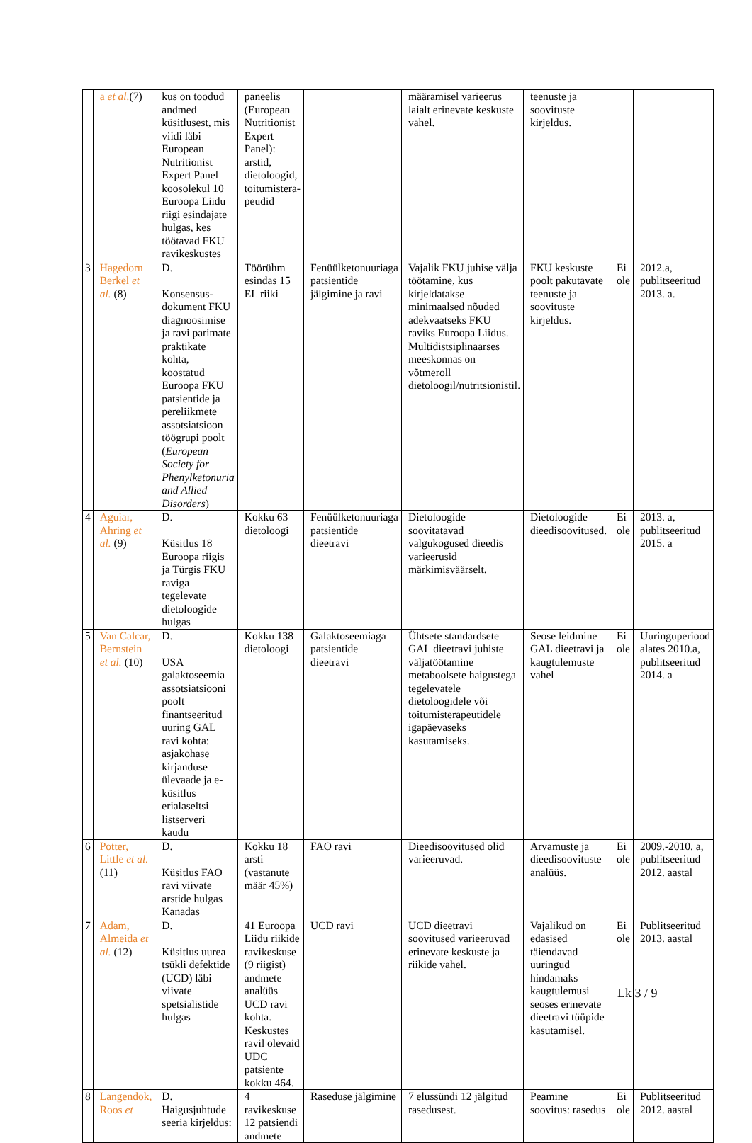| | a et al. (7) | kus on toodud andmed küsitlusest, mis viidi läbi European Nutritionist Expert Panel koosolekul 10 Euroopa Liidu riigi esindajate hulgas, kes töötavad FKU ravikeskustes | paneelis (European Nutritionist Expert Panel): arstid, dietoloogid, toitumistera-peudid | | määramisel varieerus laialt erinevate keskuste vahel. | teenuste ja soovituste kirjeldus. | | |
| 3 | Hagedorn Berkel et al. (8) | D. Konsensus-dokument FKU diagnoosimise ja ravi parimate praktikate kohta, koostatud Euroopa FKU patsientide ja pereliikmete assotsiatsioon töögrupi poolt ( European Society for Phenylketonuria and Allied Disorders ) | Töörühm esindas 15 EL riiki | Fenüülketonuuriaga patsientide jälgimine ja ravi | Vajalik FKU juhise välja töötamine, kus kirjeldatakse minimaalsed nõuded adekvaatseks FKU raviks Euroopa Liidus. Multidistsiplinaarses meeskonnas on võtmeroll dietoloogil/nutritsionistil. | FKU keskuste poolt pakutavate teenuste ja soovituste kirjeldus. | Ei ole | 2012.a, publitseeritud 2013. a. |
| 4 | Aguiar, Ahring et al. (9) | D. Küsitlus 18 Euroopa riigis ja Türgis FKU raviga tegelevate dietoloogide hulgas | Kokku 63 dietoloogi | Fenüülketonuuriaga patsientide dieetravi | Dietoloogide soovitatavad valgukogused dieedis varieerusid märkimisväärselt. | Dietoloogide dieedisoovitused. | Ei ole | 2013. a, publitseeritud 2015. a |
| 5 | Van Calcar, Bernstein et al. (10) | D. USA galaktoseemia assotsiatsiooni poolt finantseeritud uuring GAL ravi kohta: asjakohase kirjanduse ülevaade ja e-küsitlus erialaseltsi listserveri kaudu | Kokku 138 dietoloogi | Galaktoseemiaga patsientide dieetravi | Ühtsete standardsete GAL dieetravi juhiste väljatöötamine metaboolsete haigustega tegelevatele dietoloogidele või toitumisterapeutidele igapäevaseks kasutamiseks. | Seose leidmine GAL dieetravi ja kaugtulemuste vahel | Ei ole | Uuringuperiood alates 2010.a, publitseeritud 2014. a |
| 6 | Potter, Little et al. (11) | D. Küsitlus FAO ravi viivate arstide hulgas Kanadas | Kokku 18 arsti (vastanute määr 45%) | FAO ravi | Dieedisoovitused olid varieeruvad. | Arvamuste ja dieedisoovituste analüüs. | Ei ole | 2009.-2010. a, publitseeritud 2012. aastal |
| 7 | Adam, Almeida et al. (12) | D. Küsitlus uurea tsükli defektide (UCD) läbi viivate spetsialistide hulgas | 41 Euroopa Liidu riikide ravikeskuse (9 riigist) andmete analüüs UCD ravi kohta. Keskustes ravil olevaid UDC patsiente kokku 464. | UCD ravi | UCD dieetravi soovitused varieeruvad erinevate keskuste ja riikide vahel. | Vajalikud on edasised täiendavad uuringud hindamaks kaugtulemusi seoses erinevate dieetravi tüüpide kasutamisel. | Ei ole | Publitseeritud 2013. aastal |
| 8 | Langendok, Roos et | D. Haigusjuhtude seeria kirjeldus: | 4 ravikeskuse 12 patsiendi andmete | Raseduse jälgimine | 7 elussündi 12 jälgitud rasedusest. | Peamine soovitus: rasedus | Ei ole | Publitseeritud 2012. aastal |
Lk 3 / 9